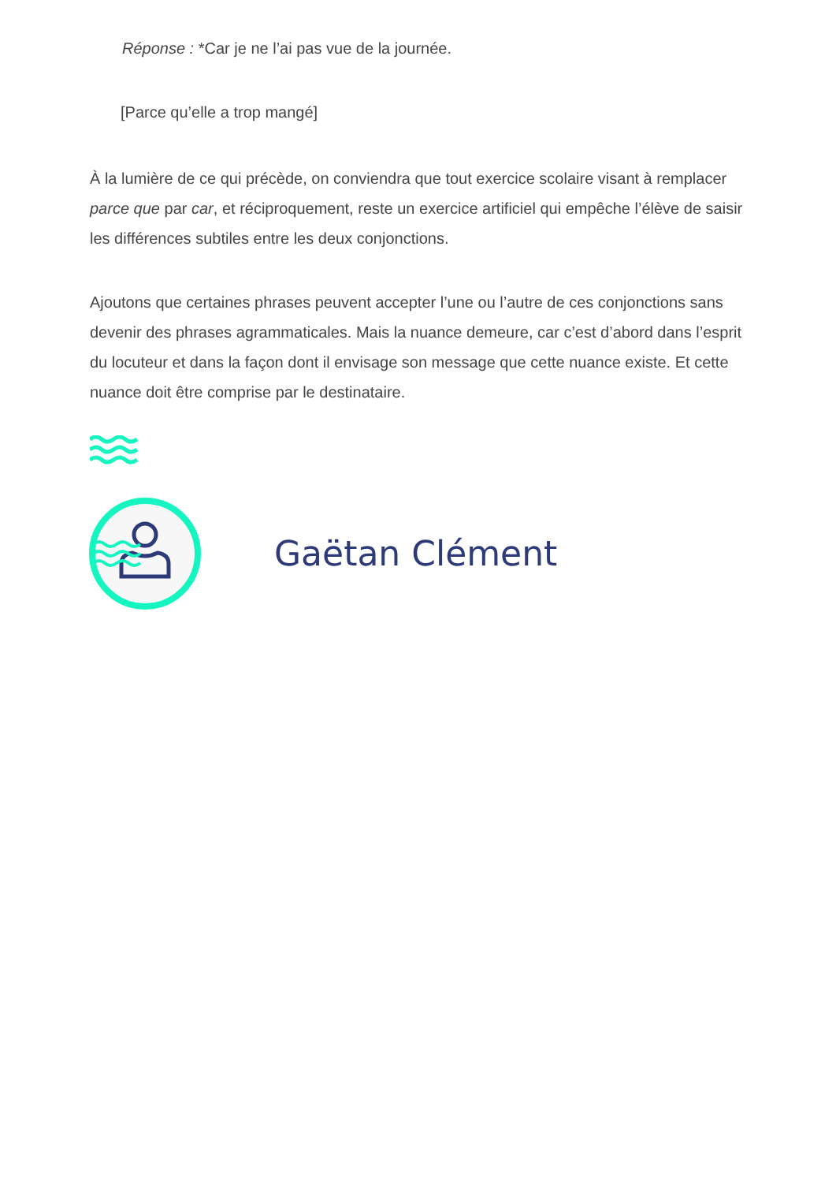Réponse : *Car je ne l’ai pas vue de la journée.
[Parce qu’elle a trop mangé]
À la lumière de ce qui précède, on conviendra que tout exercice scolaire visant à remplacer parce que par car, et réciproquement, reste un exercice artificiel qui empêche l’élève de saisir les différences subtiles entre les deux conjonctions.
Ajoutons que certaines phrases peuvent accepter l’une ou l’autre de ces conjonctions sans devenir des phrases agrammaticales. Mais la nuance demeure, car c’est d’abord dans l’esprit du locuteur et dans la façon dont il envisage son message que cette nuance existe. Et cette nuance doit être comprise par le destinataire.
Gaëtan Clément